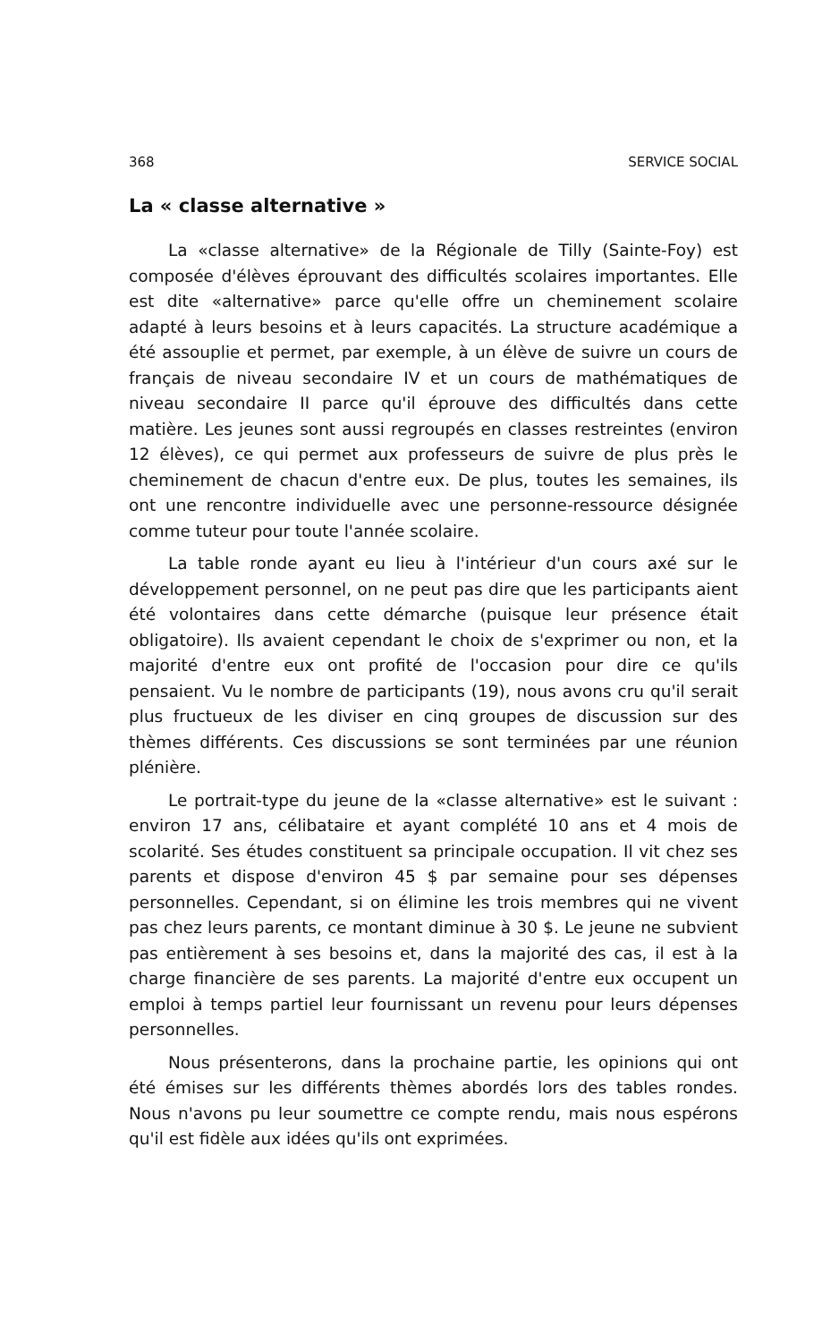368 SERVICE SOCIAL
La « classe alternative »
La «classe alternative» de la Régionale de Tilly (Sainte-Foy) est composée d'élèves éprouvant des difficultés scolaires importantes. Elle est dite «alternative» parce qu'elle offre un cheminement scolaire adapté à leurs besoins et à leurs capacités. La structure académique a été assouplie et permet, par exemple, à un élève de suivre un cours de français de niveau secondaire IV et un cours de mathématiques de niveau secondaire II parce qu'il éprouve des difficultés dans cette matière. Les jeunes sont aussi regroupés en classes restreintes (environ 12 élèves), ce qui permet aux professeurs de suivre de plus près le cheminement de chacun d'entre eux. De plus, toutes les semaines, ils ont une rencontre individuelle avec une personne-ressource désignée comme tuteur pour toute l'année scolaire.
La table ronde ayant eu lieu à l'intérieur d'un cours axé sur le développement personnel, on ne peut pas dire que les participants aient été volontaires dans cette démarche (puisque leur présence était obligatoire). Ils avaient cependant le choix de s'exprimer ou non, et la majorité d'entre eux ont profité de l'occasion pour dire ce qu'ils pensaient. Vu le nombre de participants (19), nous avons cru qu'il serait plus fructueux de les diviser en cinq groupes de discussion sur des thèmes différents. Ces discussions se sont terminées par une réunion plénière.
Le portrait-type du jeune de la «classe alternative» est le suivant : environ 17 ans, célibataire et ayant complété 10 ans et 4 mois de scolarité. Ses études constituent sa principale occupation. Il vit chez ses parents et dispose d'environ 45 $ par semaine pour ses dépenses personnelles. Cependant, si on élimine les trois membres qui ne vivent pas chez leurs parents, ce montant diminue à 30 $. Le jeune ne subvient pas entièrement à ses besoins et, dans la majorité des cas, il est à la charge financière de ses parents. La majorité d'entre eux occupent un emploi à temps partiel leur fournissant un revenu pour leurs dépenses personnelles.
Nous présenterons, dans la prochaine partie, les opinions qui ont été émises sur les différents thèmes abordés lors des tables rondes. Nous n'avons pu leur soumettre ce compte rendu, mais nous espérons qu'il est fidèle aux idées qu'ils ont exprimées.